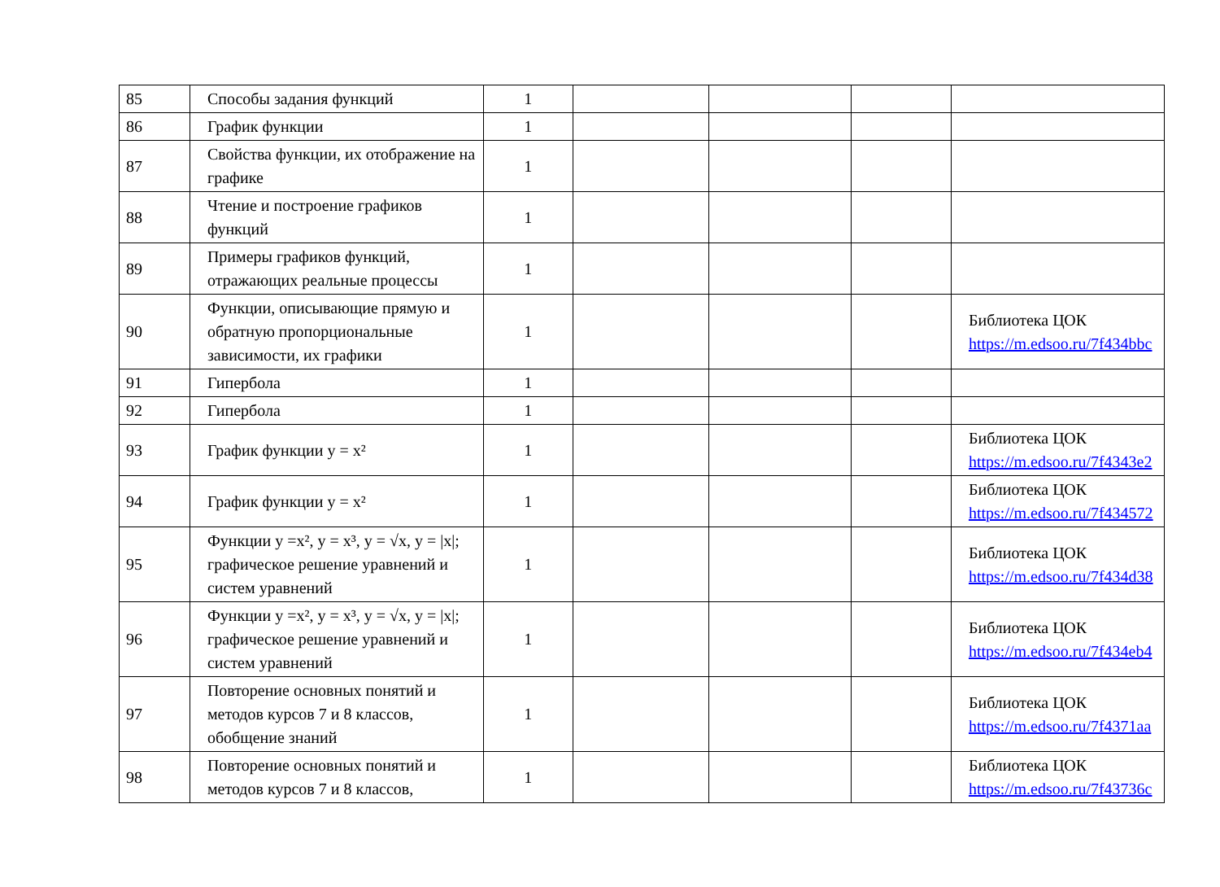| 85 | Способы задания функций | 1 | | | | |
| 86 | График функции | 1 | | | | |
| 87 | Свойства функции, их отображение на графике | 1 | | | | |
| 88 | Чтение и построение графиков функций | 1 | | | | |
| 89 | Примеры графиков функций, отражающих реальные процессы | 1 | | | | |
| 90 | Функции, описывающие прямую и обратную пропорциональные зависимости, их графики | 1 | | | | Библиотека ЦОК https://m.edsoo.ru/7f434bbc |
| 91 | Гипербола | 1 | | | | |
| 92 | Гипербола | 1 | | | | |
| 93 | График функции y = x² | 1 | | | | Библиотека ЦОК https://m.edsoo.ru/7f4343e2 |
| 94 | График функции y = x² | 1 | | | | Библиотека ЦОК https://m.edsoo.ru/7f434572 |
| 95 | Функции y =x², y = x³, y = √x, y = /x/; графическое решение уравнений и систем уравнений | 1 | | | | Библиотека ЦОК https://m.edsoo.ru/7f434d38 |
| 96 | Функции y =x², y = x³, y = √x, y = /x/; графическое решение уравнений и систем уравнений | 1 | | | | Библиотека ЦОК https://m.edsoo.ru/7f434eb4 |
| 97 | Повторение основных понятий и методов курсов 7 и 8 классов, обобщение знаний | 1 | | | | Библиотека ЦОК https://m.edsoo.ru/7f4371aa |
| 98 | Повторение основных понятий и методов курсов 7 и 8 классов, | 1 | | | | Библиотека ЦОК https://m.edsoo.ru/7f43736c |